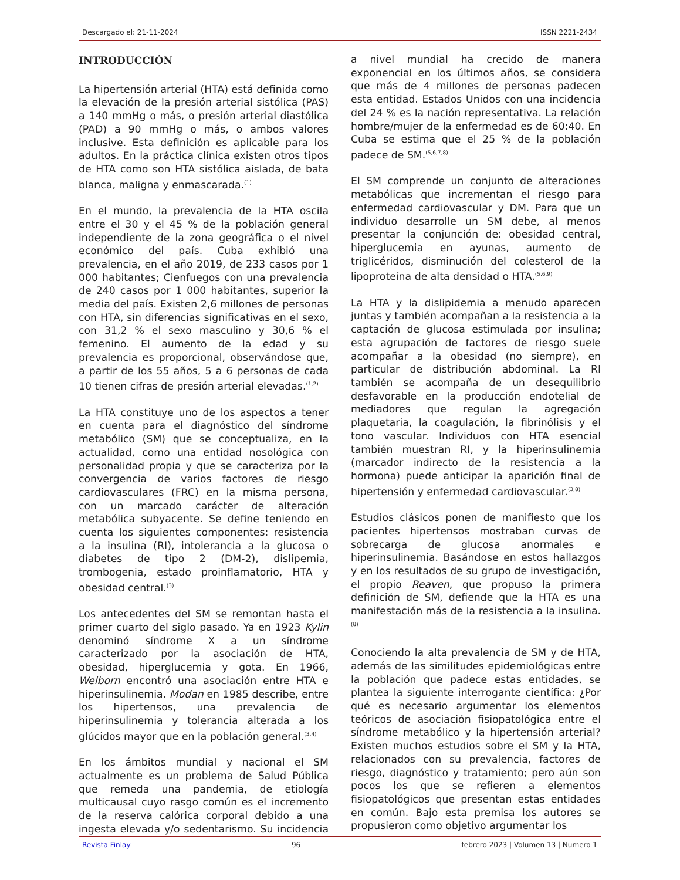Descargado el: 21-11-2024 ISSN 2221-2434
INTRODUCCIÓN
La hipertensión arterial (HTA) está definida como la elevación de la presión arterial sistólica (PAS) a 140 mmHg o más, o presión arterial diastólica (PAD) a 90 mmHg o más, o ambos valores inclusive. Esta definición es aplicable para los adultos. En la práctica clínica existen otros tipos de HTA como son HTA sistólica aislada, de bata blanca, maligna y enmascarada.<sup>(1)</sup>
En el mundo, la prevalencia de la HTA oscila entre el 30 y el 45 % de la población general independiente de la zona geográfica o el nivel económico del país. Cuba exhibió una prevalencia, en el año 2019, de 233 casos por 1 000 habitantes; Cienfuegos con una prevalencia de 240 casos por 1 000 habitantes, superior la media del país. Existen 2,6 millones de personas con HTA, sin diferencias significativas en el sexo, con 31,2 % el sexo masculino y 30,6 % el femenino. El aumento de la edad y su prevalencia es proporcional, observándose que, a partir de los 55 años, 5 a 6 personas de cada 10 tienen cifras de presión arterial elevadas.<sup>(1,2)</sup>
La HTA constituye uno de los aspectos a tener en cuenta para el diagnóstico del síndrome metabólico (SM) que se conceptualiza, en la actualidad, como una entidad nosológica con personalidad propia y que se caracteriza por la convergencia de varios factores de riesgo cardiovasculares (FRC) en la misma persona, con un marcado carácter de alteración metabólica subyacente. Se define teniendo en cuenta los siguientes componentes: resistencia a la insulina (RI), intolerancia a la glucosa o diabetes de tipo 2 (DM-2), dislipemia, trombogenia, estado proinflamatorio, HTA y obesidad central.<sup>(3)</sup>
Los antecedentes del SM se remontan hasta el primer cuarto del siglo pasado. Ya en 1923 Kylin denominó síndrome X a un síndrome caracterizado por la asociación de HTA, obesidad, hiperglucemia y gota. En 1966, Welborn encontró una asociación entre HTA e hiperinsulinemia. Modan en 1985 describe, entre los hipertensos, una prevalencia de hiperinsulinemia y tolerancia alterada a los glúcidos mayor que en la población general.<sup>(3,4)</sup>
En los ámbitos mundial y nacional el SM actualmente es un problema de Salud Pública que remeda una pandemia, de etiología multicausal cuyo rasgo común es el incremento de la reserva calórica corporal debido a una ingesta elevada y/o sedentarismo. Su incidencia a nivel mundial ha crecido de manera exponencial en los últimos años, se considera que más de 4 millones de personas padecen esta entidad. Estados Unidos con una incidencia del 24 % es la nación representativa. La relación hombre/mujer de la enfermedad es de 60:40. En Cuba se estima que el 25 % de la población padece de SM.<sup>(5,6,7,8)</sup>
El SM comprende un conjunto de alteraciones metabólicas que incrementan el riesgo para enfermedad cardiovascular y DM. Para que un individuo desarrolle un SM debe, al menos presentar la conjunción de: obesidad central, hiperglucemia en ayunas, aumento de triglicéridos, disminución del colesterol de la lipoproteína de alta densidad o HTA.<sup>(5,6,9)</sup>
La HTA y la dislipidemia a menudo aparecen juntas y también acompañan a la resistencia a la captación de glucosa estimulada por insulina; esta agrupación de factores de riesgo suele acompañar a la obesidad (no siempre), en particular de distribución abdominal. La RI también se acompaña de un desequilibrio desfavorable en la producción endotelial de mediadores que regulan la agregación plaquetaria, la coagulación, la fibrinólisis y el tono vascular. Individuos con HTA esencial también muestran RI, y la hiperinsulinemia (marcador indirecto de la resistencia a la hormona) puede anticipar la aparición final de hipertensión y enfermedad cardiovascular.<sup>(3,8)</sup>
Estudios clásicos ponen de manifiesto que los pacientes hipertensos mostraban curvas de sobrecarga de glucosa anormales e hiperinsulinemia. Basándose en estos hallazgos y en los resultados de su grupo de investigación, el propio Reaven, que propuso la primera definición de SM, defiende que la HTA es una manifestación más de la resistencia a la insulina.<sup>(8)</sup>
Conociendo la alta prevalencia de SM y de HTA, además de las similitudes epidemiológicas entre la población que padece estas entidades, se plantea la siguiente interrogante científica: ¿Por qué es necesario argumentar los elementos teóricos de asociación fisiopatológica entre el síndrome metabólico y la hipertensión arterial? Existen muchos estudios sobre el SM y la HTA, relacionados con su prevalencia, factores de riesgo, diagnóstico y tratamiento; pero aún son pocos los que se refieren a elementos fisiopatológicos que presentan estas entidades en común. Bajo esta premisa los autores se propusieron como objetivo argumentar los
Revista Finlay 96 febrero 2023 | Volumen 13 | Numero 1